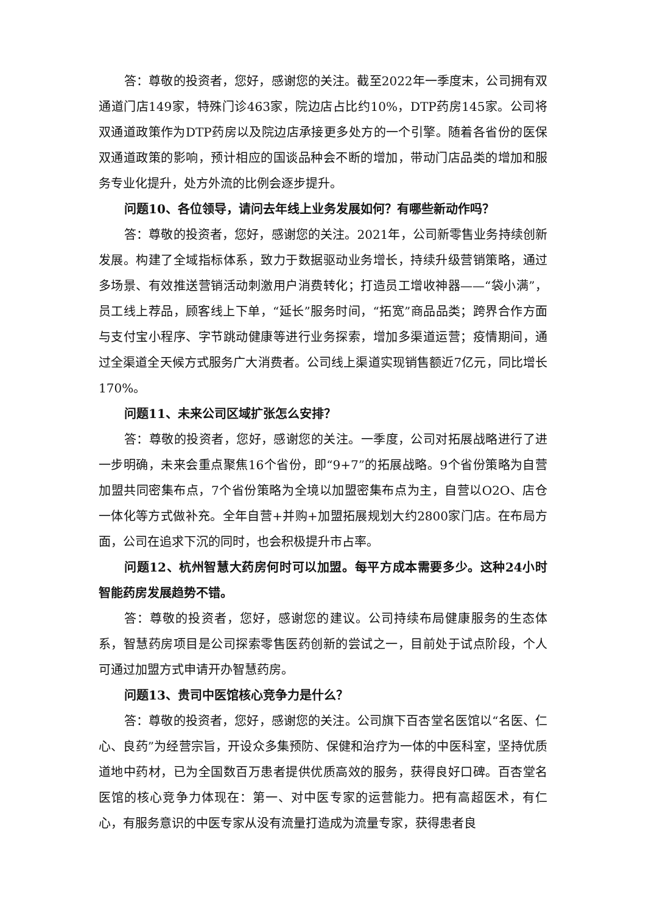答：尊敬的投资者，您好，感谢您的关注。截至2022年一季度末，公司拥有双通道门店149家，特殊门诊463家，院边店占比约10%，DTP药房145家。公司将双通道政策作为DTP药房以及院边店承接更多处方的一个引擎。随着各省份的医保双通道政策的影响，预计相应的国谈品种会不断的增加，带动门店品类的增加和服务专业化提升，处方外流的比例会逐步提升。
问题10、各位领导，请问去年线上业务发展如何？有哪些新动作吗？
答：尊敬的投资者，您好，感谢您的关注。2021年，公司新零售业务持续创新发展。构建了全域指标体系，致力于数据驱动业务增长，持续升级营销策略，通过多场景、有效推送营销活动刺激用户消费转化；打造员工增收神器——“袋小满”，员工线上荐品，顾客线上下单，“延长”服务时间，“拓宽”商品品类；跨界合作方面与支付宝小程序、字节跳动健康等进行业务探索，增加多渠道运营；疫情期间，通过全渠道全天候方式服务广大消费者。公司线上渠道实现销售额近7亿元，同比增长170%。
问题11、未来公司区域扩张怎么安排？
答：尊敬的投资者，您好，感谢您的关注。一季度，公司对拓展战略进行了进一步明确，未来会重点聚焦16个省份，即“9+7”的拓展战略。9个省份策略为自营加盟共同密集布点，7个省份策略为全境以加盟密集布点为主，自营以O2O、店仓一体化等方式做补充。全年自营+并购+加盟拓展规划大约2800家门店。在布局方面，公司在追求下沉的同时，也会积极提升市占率。
问题12、杭州智慧大药房何时可以加盟。每平方成本需要多少。这种24小时智能药房发展趋势不错。
答：尊敬的投资者，您好，感谢您的建议。公司持续布局健康服务的生态体系，智慧药房项目是公司探索零售医药创新的尝试之一，目前处于试点阶段，个人可通过加盟方式申请开办智慧药房。
问题13、贵司中医馆核心竞争力是什么？
答：尊敬的投资者，您好，感谢您的关注。公司旗下百杏堂名医馆以“名医、仁心、良药”为经营宗旨，开设众多集预防、保健和治疗为一体的中医科室，坚持优质道地中药材，已为全国数百万患者提供优质高效的服务，获得良好口碑。百杏堂名医馆的核心竞争力体现在：第一、对中医专家的运营能力。把有高超医术，有仁心，有服务意识的中医专家从没有流量打造成为流量专家，获得患者良